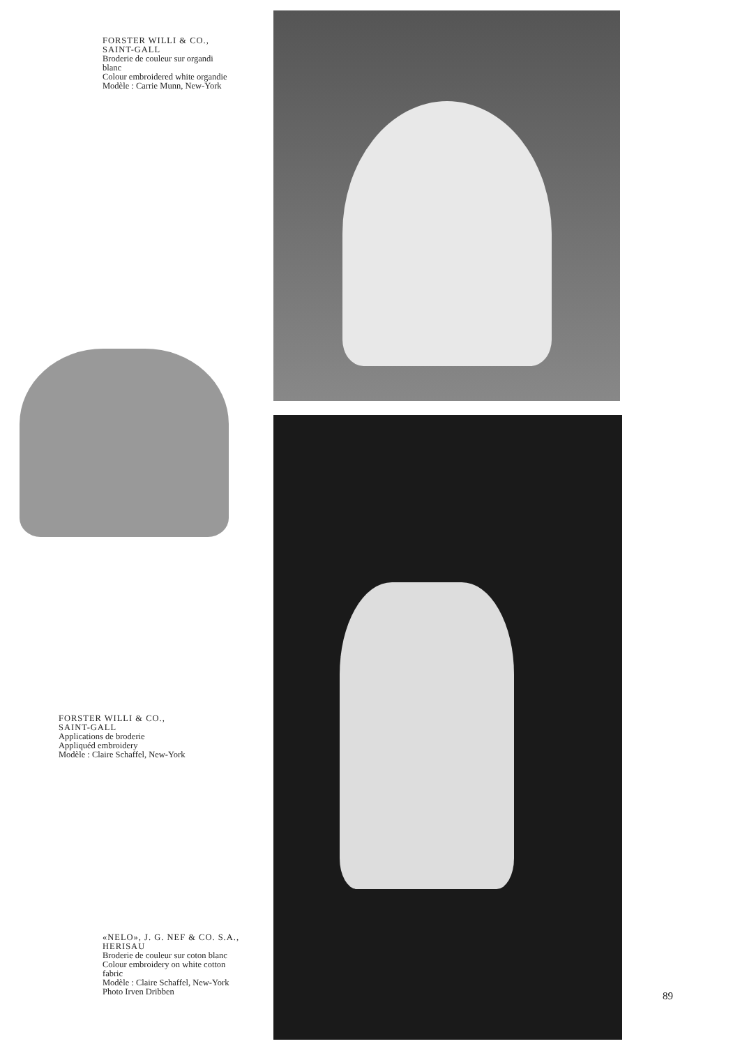FORSTER WILLI & CO.,
SAINT-GALL
Broderie de couleur sur organdi
blanc
Colour embroidered white organdie
Modèle : Carrie Munn, New-York
FORSTER WILLI & CO.,
SAINT-GALL
Applications de broderie
Appliquéd embroidery
Modèle : Claire Schaffel, New-York
«NELO», J. G. NEF & CO. S.A.,
HERISAU
Broderie de couleur sur coton blanc
Colour embroidery on white cotton
fabric
Modèle : Claire Schaffel, New-York
Photo Irven Dribben
89